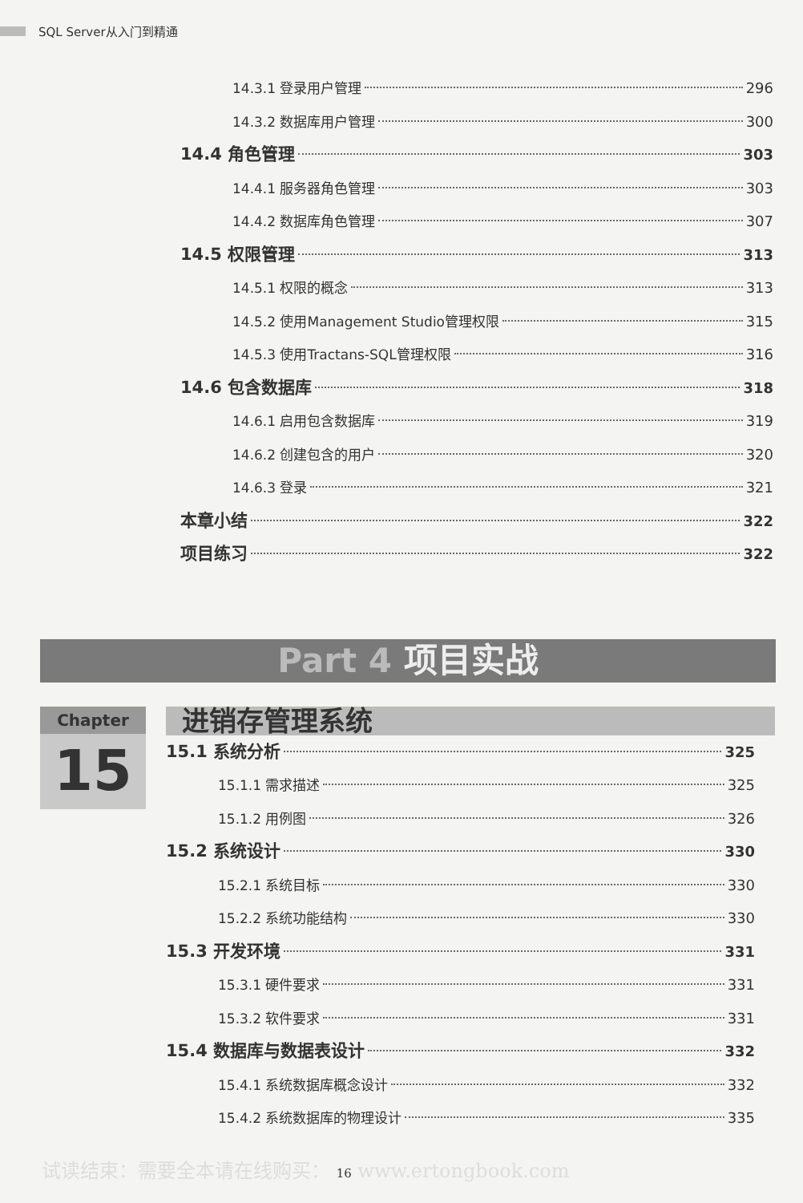SQL Server从入门到精通
14.3.1 登录用户管理 296
14.3.2 数据库用户管理 300
14.4 角色管理 303
14.4.1 服务器角色管理 303
14.4.2 数据库角色管理 307
14.5 权限管理 313
14.5.1 权限的概念 313
14.5.2 使用Management Studio管理权限 315
14.5.3 使用Tractans-SQL管理权限 316
14.6 包含数据库 318
14.6.1 启用包含数据库 319
14.6.2 创建包含的用户 320
14.6.3 登录 321
本章小结 322
项目练习 322
Part 4 项目实战
Chapter
15
进销存管理系统
15.1 系统分析 325
15.1.1 需求描述 325
15.1.2 用例图 326
15.2 系统设计 330
15.2.1 系统目标 330
15.2.2 系统功能结构 330
15.3 开发环境 331
15.3.1 硬件要求 331
15.3.2 软件要求 331
15.4 数据库与数据表设计 332
15.4.1 系统数据库概念设计 332
15.4.2 系统数据库的物理设计 335
试读结束：需要全本请在线购买： 16 www.ertongbook.com